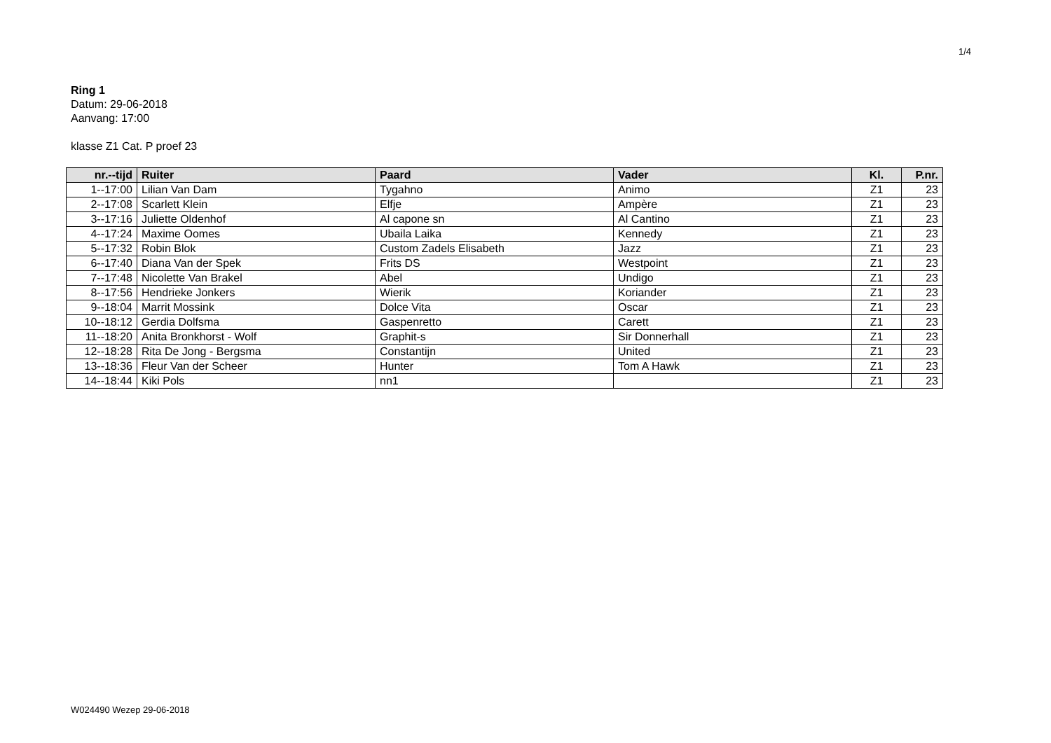1/4
Ring 1
Datum: 29-06-2018
Aanvang: 17:00
klasse Z1 Cat. P proef 23
| nr.--tijd | Ruiter | Paard | Vader | Kl. | P.nr. |
| --- | --- | --- | --- | --- | --- |
| 1--17:00 | Lilian Van Dam | Tygahno | Animo | Z1 | 23 |
| 2--17:08 | Scarlett Klein | Elfje | Ampère | Z1 | 23 |
| 3--17:16 | Juliette Oldenhof | Al capone sn | Al Cantino | Z1 | 23 |
| 4--17:24 | Maxime Oomes | Ubaila Laika | Kennedy | Z1 | 23 |
| 5--17:32 | Robin Blok | Custom Zadels Elisabeth | Jazz | Z1 | 23 |
| 6--17:40 | Diana Van der Spek | Frits DS | Westpoint | Z1 | 23 |
| 7--17:48 | Nicolette Van Brakel | Abel | Undigo | Z1 | 23 |
| 8--17:56 | Hendrieke Jonkers | Wierik | Koriander | Z1 | 23 |
| 9--18:04 | Marrit Mossink | Dolce Vita | Oscar | Z1 | 23 |
| 10--18:12 | Gerdia Dolfsma | Gaspenretto | Carett | Z1 | 23 |
| 11--18:20 | Anita Bronkhorst - Wolf | Graphit-s | Sir Donnerhall | Z1 | 23 |
| 12--18:28 | Rita De Jong - Bergsma | Constantijn | United | Z1 | 23 |
| 13--18:36 | Fleur Van der Scheer | Hunter | Tom A Hawk | Z1 | 23 |
| 14--18:44 | Kiki Pols | nn1 | | Z1 | 23 |
W024490 Wezep 29-06-2018